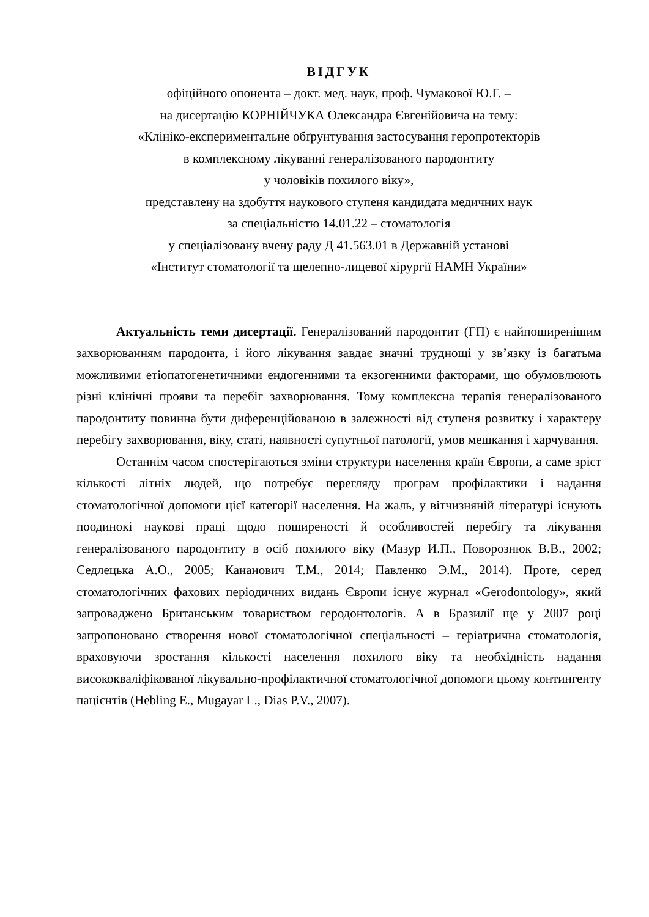ВІДГУК
офіційного опонента – докт. мед. наук, проф. Чумакової Ю.Г. –
на дисертацію КОРНІЙЧУКА Олександра Євгенійовича на тему:
«Клініко-експериментальне обґрунтування застосування геропротекторів
в комплексному лікуванні генералізованого пародонтиту
у чоловіків похилого віку»,
представлену на здобуття наукового ступеня кандидата медичних наук
за спеціальністю 14.01.22 – стоматологія
у спеціалізовану вчену раду Д 41.563.01 в Державній установі
«Інститут стоматології та щелепно-лицевої хірургії НАМН України»
Актуальність теми дисертації. Генералізований пародонтит (ГП) є найпоширенішим захворюванням пародонта, і його лікування завдає значні труднощі у зв’язку із багатьма можливими етіопатогенетичними ендогенними та екзогенними факторами, що обумовлюють різні клінічні прояви та перебіг захворювання. Тому комплексна терапія генералізованого пародонтиту повинна бути диференційованою в залежності від ступеня розвитку і характеру перебігу захворювання, віку, статі, наявності супутньої патології, умов мешкання і харчування.
Останнім часом спостерігаються зміни структури населення країн Європи, а саме зріст кількості літніх людей, що потребує перегляду програм профілактики і надання стоматологічної допомоги цієї категорії населення. На жаль, у вітчизняній літературі існують поодинокі наукові праці щодо поширеності й особливостей перебігу та лікування генералізованого пародонтиту в осіб похилого віку (Мазур И.П., Поворознюк В.В., 2002; Седлецька А.О., 2005; Кананович Т.М., 2014; Павленко Э.М., 2014). Проте, серед стоматологічних фахових періодичних видань Європи існує журнал «Gerodontology», який запроваджено Британським товариством геродонтологів. А в Бразилії ще у 2007 році запропоновано створення нової стоматологічної спеціальності – геріатрична стоматологія, враховуючи зростання кількості населення похилого віку та необхідність надання висококваліфікованої лікувально-профілактичної стоматологічної допомоги цьому контингенту пацієнтів (Hebling E., Mugayar L., Dias P.V., 2007).